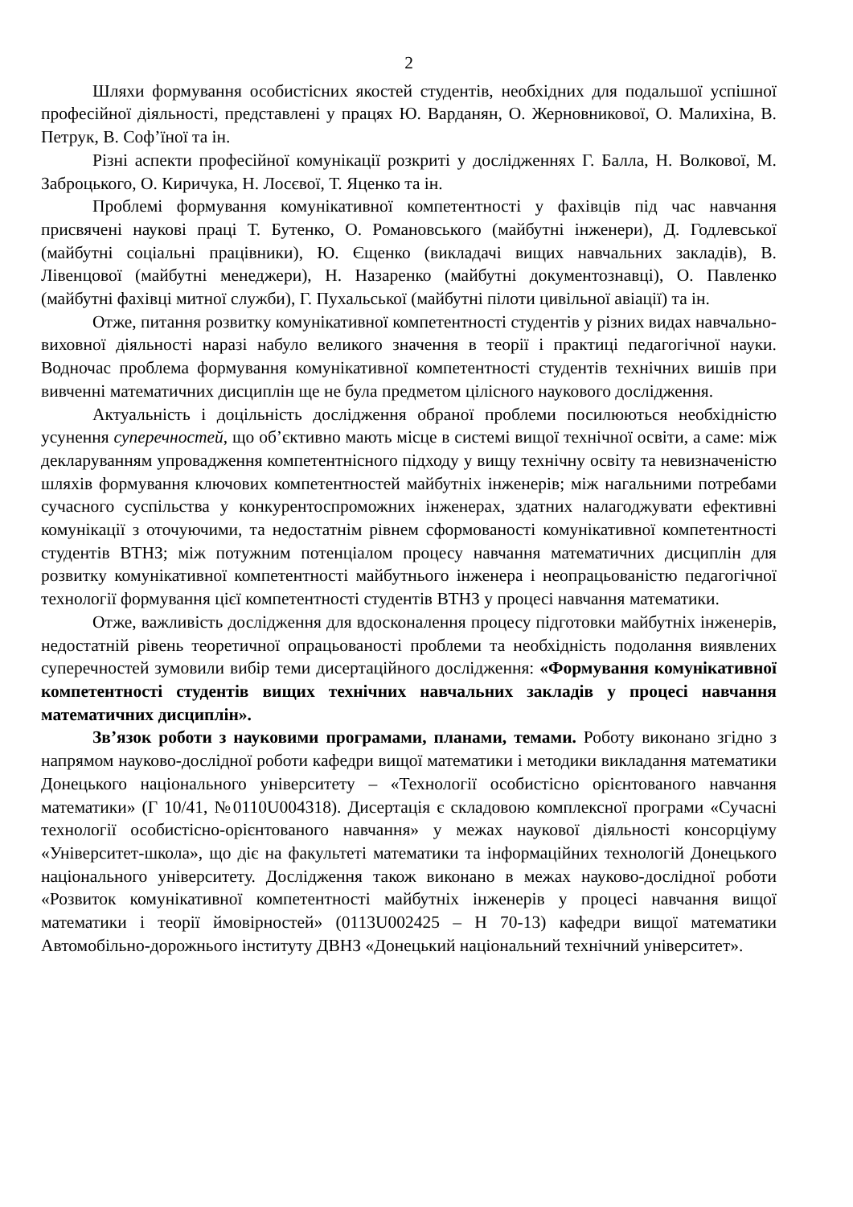2
Шляхи формування особистісних якостей студентів, необхідних для подальшої успішної професійної діяльності, представлені у працях Ю. Варданян, О. Жерновникової, О. Малихіна, В. Петрук, В. Соф’їної та ін.
Різні аспекти професійної комунікації розкриті у дослідженнях Г. Балла, Н. Волкової, М. Заброцького, О. Киричука, Н. Лосєвої, Т. Яценко та ін.
Проблемі формування комунікативної компетентності у фахівців під час навчання присвячені наукові праці Т. Бутенко, О. Романовського (майбутні інженери), Д. Годлевської (майбутні соціальні працівники), Ю. Єщенко (викладачі вищих навчальних закладів), В. Лівенцової (майбутні менеджери), Н. Назаренко (майбутні документознавці), О. Павленко (майбутні фахівці митної служби), Г. Пухальської (майбутні пілоти цивільної авіації) та ін.
Отже, питання розвитку комунікативної компетентності студентів у різних видах навчально-виховної діяльності наразі набуло великого значення в теорії і практиці педагогічної науки. Водночас проблема формування комунікативної компетентності студентів технічних вишів при вивченні математичних дисциплін ще не була предметом цілісного наукового дослідження.
Актуальність і доцільність дослідження обраної проблеми посилюються необхідністю усунення суперечностей, що об’єктивно мають місце в системі вищої технічної освіти, а саме: між декларуванням упровадження компетентнісного підходу у вищу технічну освіту та невизначеністю шляхів формування ключових компетентностей майбутніх інженерів; між нагальними потребами сучасного суспільства у конкурентоспроможних інженерах, здатних налагоджувати ефективні комунікації з оточуючими, та недостатнім рівнем сформованості комунікативної компетентності студентів ВТНЗ; між потужним потенціалом процесу навчання математичних дисциплін для розвитку комунікативної компетентності майбутнього інженера і неопрацьованістю педагогічної технології формування цієї компетентності студентів ВТНЗ у процесі навчання математики.
Отже, важливість дослідження для вдосконалення процесу підготовки майбутніх інженерів, недостатній рівень теоретичної опрацьованості проблеми та необхідність подолання виявлених суперечностей зумовили вибір теми дисертаційного дослідження: «Формування комунікативної компетентності студентів вищих технічних навчальних закладів у процесі навчання математичних дисциплін».
Зв’язок роботи з науковими програмами, планами, темами. Роботу виконано згідно з напрямом науково-дослідної роботи кафедри вищої математики і методики викладання математики Донецького національного університету – «Технології особистісно орієнтованого навчання математики» (Г 10/41, №0110U004318). Дисертація є складовою комплексної програми «Сучасні технології особистісно-орієнтованого навчання» у межах наукової діяльності консорціуму «Університет-школа», що діє на факультеті математики та інформаційних технологій Донецького національного університету. Дослідження також виконано в межах науково-дослідної роботи «Розвиток комунікативної компетентності майбутніх інженерів у процесі навчання вищої математики і теорії ймовірностей» (0113U002425 – Н 70-13) кафедри вищої математики Автомобільно-дорожнього інституту ДВНЗ «Донецький національний технічний університет».